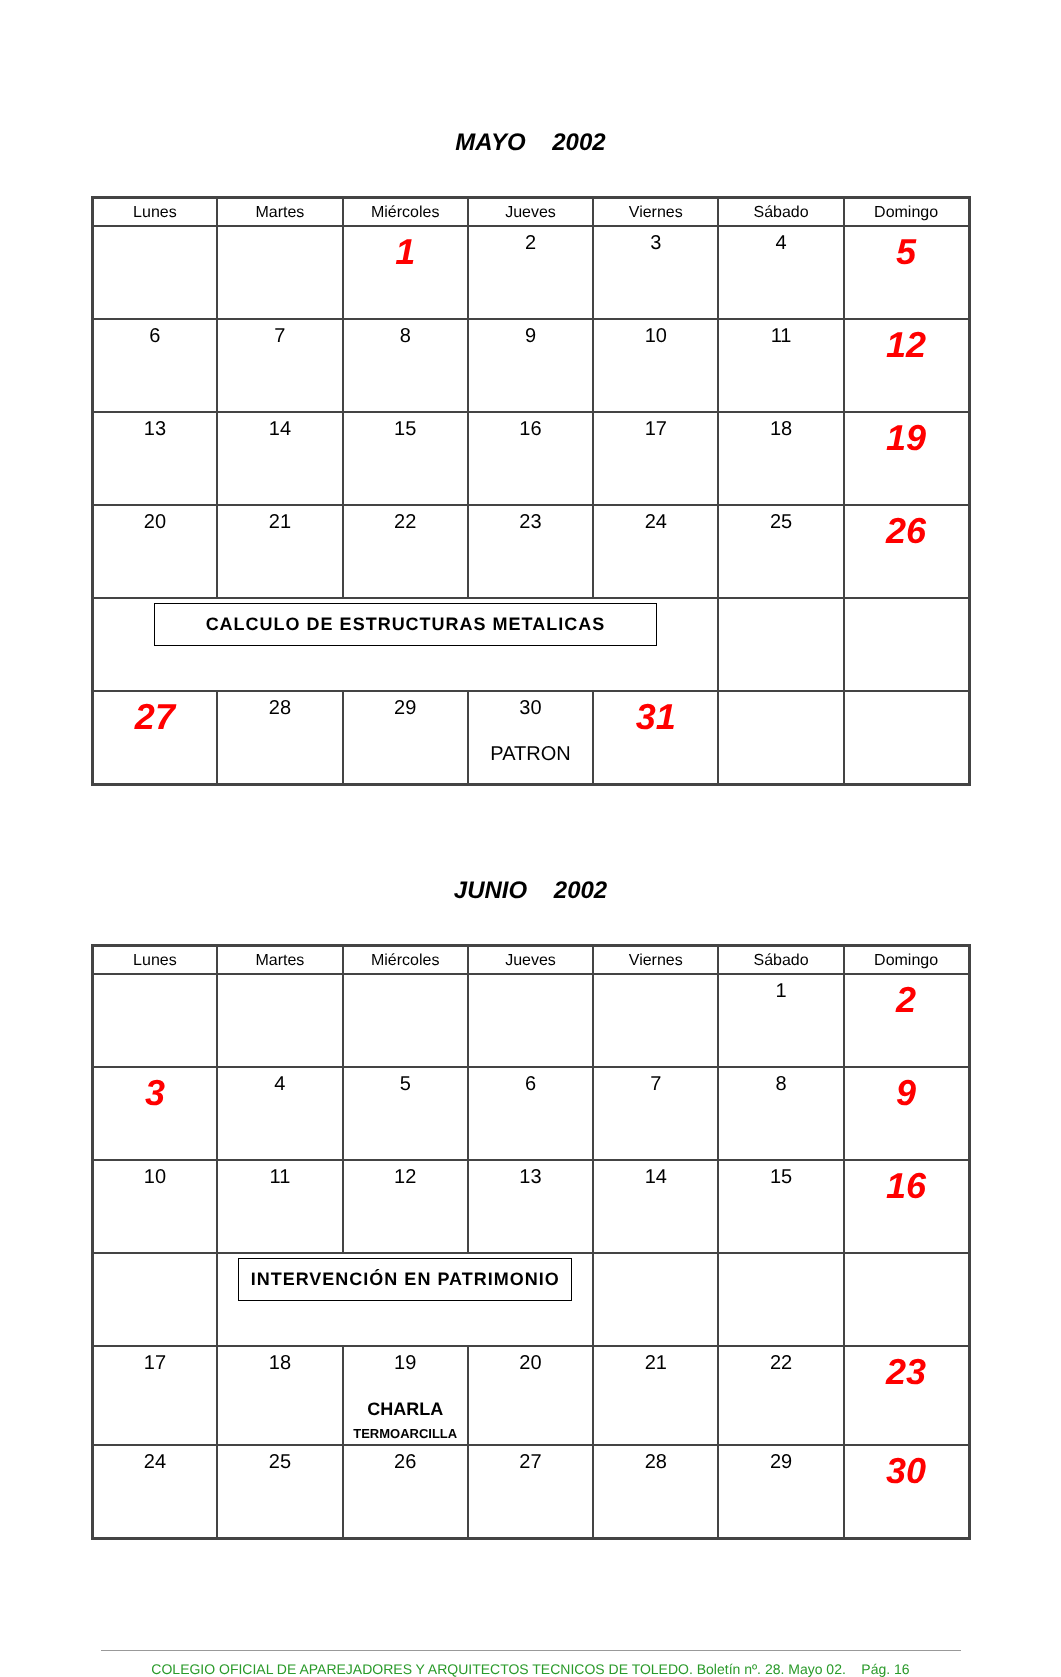MAYO 2002
| Lunes | Martes | Miércoles | Jueves | Viernes | Sábado | Domingo |
| --- | --- | --- | --- | --- | --- | --- |
| | | 1 | 2 | 3 | 4 | 5 |
| 6 | 7 | 8 | 9 | 10 | 11 | 12 |
| 13 | 14 | 15 | 16 | 17 | 18 | 19 |
| 20 | 21 | 22 | 23 | 24 | 25 | 26 |
| CALCULO DE ESTRUCTURAS METALICAS | | | | | | |
| 27 | 28 | 29 | 30 PATRON | 31 | | |
JUNIO 2002
| Lunes | Martes | Miércoles | Jueves | Viernes | Sábado | Domingo |
| --- | --- | --- | --- | --- | --- | --- |
| | | | | | 1 | 2 |
| 3 | 4 | 5 | 6 | 7 | 8 | 9 |
| 10 | 11 | 12 | 13 | 14 | 15 | 16 |
| | INTERVENCIÓN EN PATRIMONIO | | | | | |
| 17 | 18 | 19 CHARLA TERMOARCILLA | 20 | 21 | 22 | 23 |
| 24 | 25 | 26 | 27 | 28 | 29 | 30 |
COLEGIO OFICIAL DE APAREJADORES Y ARQUITECTOS TECNICOS DE TOLEDO. Boletín nº. 28. Mayo 02. Pág. 16